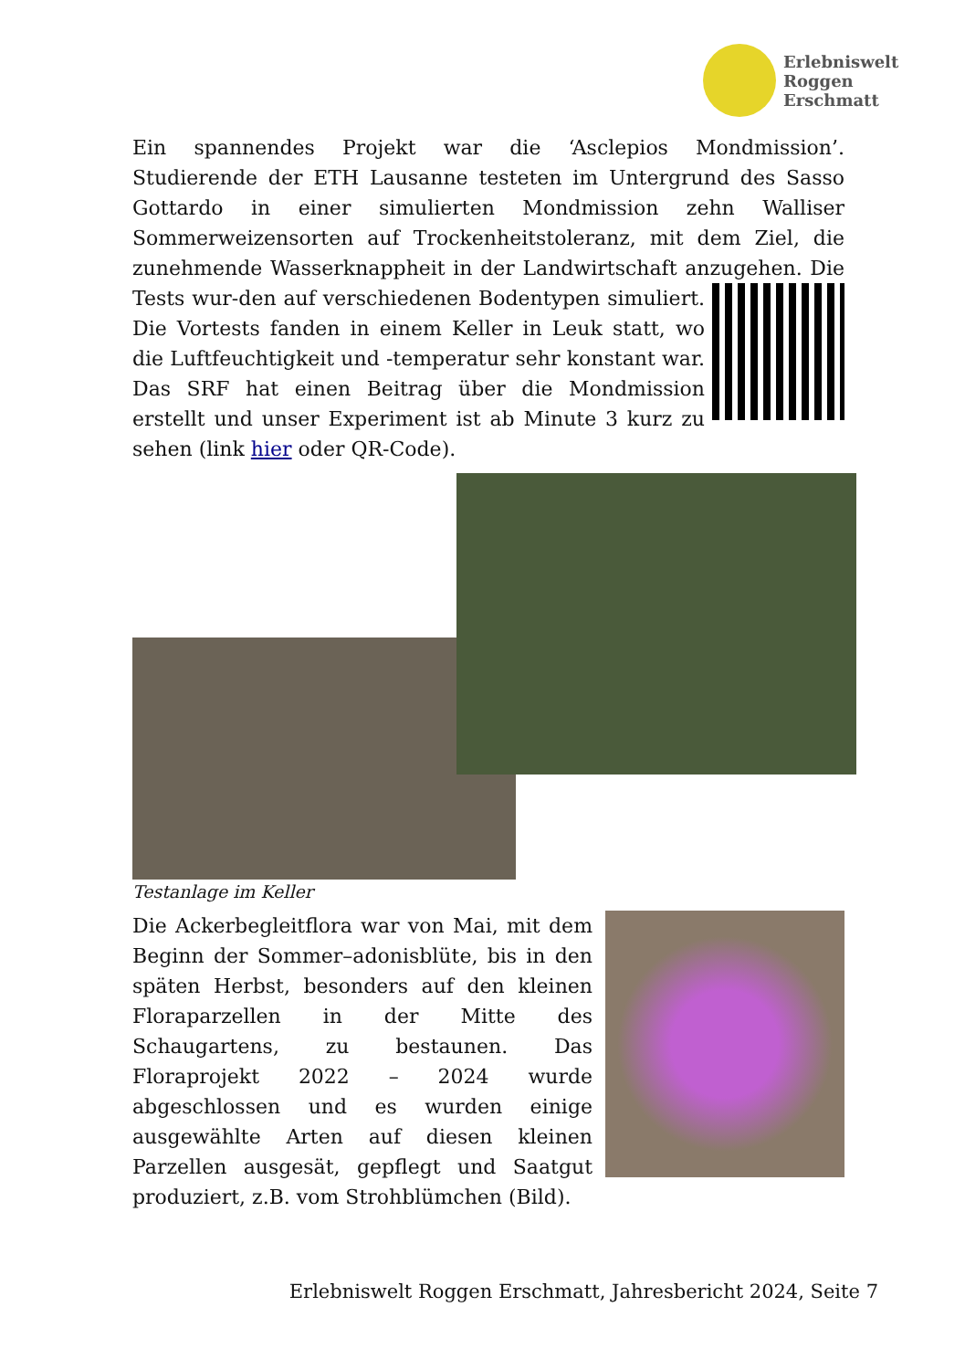Erlebniswelt
Roggen
Erschmatt
Ein spannendes Projekt war die ‘Asclepios Mondmission’. Studierende der ETH Lausanne testeten im Untergrund des Sasso Gottardo in einer simulierten Mondmission zehn Walliser Sommerweizensorten auf Trockenheitstoleranz, mit dem Ziel, die zunehmende Wasserknappheit in der Landwirtschaft anzugehen. Die Tests wur- den auf verschiedenen Bodentypen simuliert. Die Vortests fanden in einem Keller in Leuk statt, wo die Luftfeuchtigkeit und -temperatur sehr konstant war. Das SRF hat einen Beitrag über die Mondmission erstellt und unser Experiment ist ab Minute 3 kurz zu sehen (link hier oder QR-Code).
Testanlage im Keller
Die Ackerbegleitflora war von Mai, mit dem Beginn der Sommer–adonisblüte, bis in den späten Herbst, besonders auf den kleinen Floraparzellen in der Mitte des Schaugartens, zu bestaunen. Das Floraprojekt 2022 – 2024 wurde abgeschlossen und es wurden einige ausgewählte Arten auf diesen kleinen Parzellen ausgesät, gepflegt und Saatgut produziert, z.B. vom Strohblümchen (Bild).
Erlebniswelt Roggen Erschmatt, Jahresbericht 2024, Seite 7